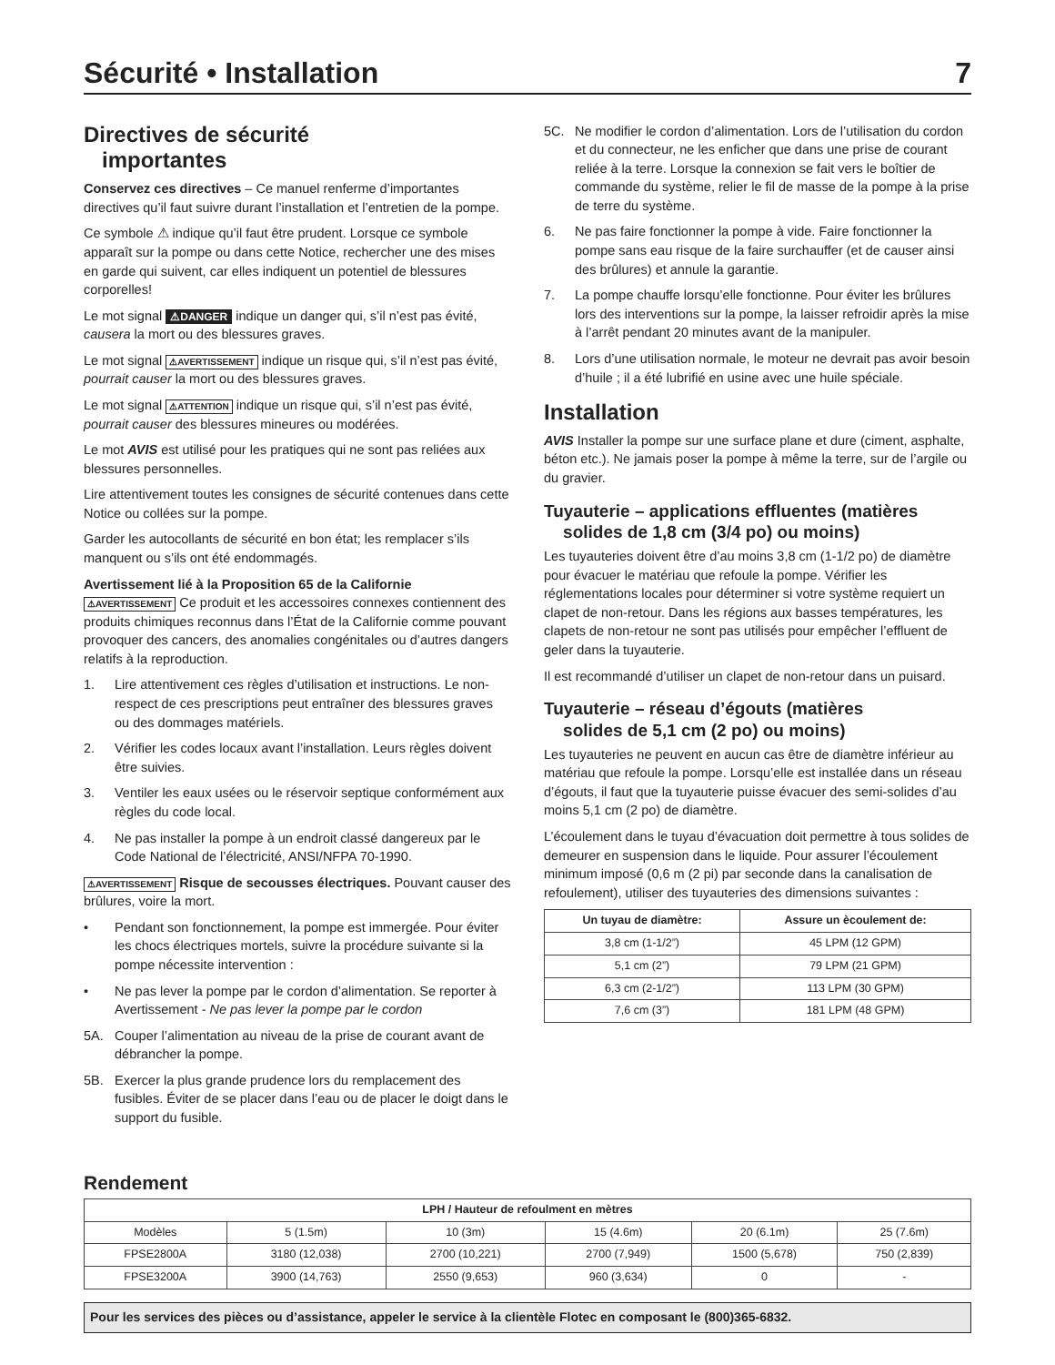Sécurité • Installation 7
Directives de sécurité
importantes
Conservez ces directives – Ce manuel renferme d’importantes directives qu’il faut suivre durant l’installation et l’entretien de la pompe.
Ce symbole ⚠ indique qu’il faut être prudent. Lorsque ce symbole apparaît sur la pompe ou dans cette Notice, rechercher une des mises en garde qui suivent, car elles indiquent un potentiel de blessures corporelles!
Le mot signal ⚠DANGER indique un danger qui, s’il n’est pas évité, causera la mort ou des blessures graves.
Le mot signal ⚠AVERTISSEMENT indique un risque qui, s’il n’est pas évité, pourrait causer la mort ou des blessures graves.
Le mot signal ⚠ATTENTION indique un risque qui, s’il n’est pas évité, pourrait causer des blessures mineures ou modérées.
Le mot AVIS est utilisé pour les pratiques qui ne sont pas reliées aux blessures personnelles.
Lire attentivement toutes les consignes de sécurité contenues dans cette Notice ou collées sur la pompe.
Garder les autocollants de sécurité en bon état; les remplacer s’ils manquent ou s’ils ont été endommagés.
Avertissement lié à la Proposition 65 de la Californie
⚠AVERTISSEMENT Ce produit et les accessoires connexes contiennent des produits chimiques reconnus dans l’État de la Californie comme pouvant provoquer des cancers, des anomalies congénitales ou d’autres dangers relatifs à la reproduction.
1. Lire attentivement ces règles d’utilisation et instructions. Le non-respect de ces prescriptions peut entraîner des blessures graves ou des dommages matériels.
2. Vérifier les codes locaux avant l’installation. Leurs règles doivent être suivies.
3. Ventiler les eaux usées ou le réservoir septique conformément aux règles du code local.
4. Ne pas installer la pompe à un endroit classé dangereux par le Code National de l’électricité, ANSI/NFPA 70-1990.
⚠AVERTISSEMENT Risque de secousses électriques. Pouvant causer des brûlures, voire la mort.
• Pendant son fonctionnement, la pompe est immergée. Pour éviter les chocs électriques mortels, suivre la procédure suivante si la pompe nécessite intervention :
• Ne pas lever la pompe par le cordon d’alimentation. Se reporter à Avertissement - Ne pas lever la pompe par le cordon
5A. Couper l’alimentation au niveau de la prise de courant avant de débrancher la pompe.
5B. Exercer la plus grande prudence lors du remplacement des fusibles. Éviter de se placer dans l’eau ou de placer le doigt dans le support du fusible.
5C. Ne modifier le cordon d’alimentation. Lors de l’utilisation du cordon et du connecteur, ne les enficher que dans une prise de courant reliée à la terre. Lorsque la connexion se fait vers le boîtier de commande du système, relier le fil de masse de la pompe à la prise de terre du système.
6. Ne pas faire fonctionner la pompe à vide. Faire fonctionner la pompe sans eau risque de la faire surchauffer (et de causer ainsi des brûlures) et annule la garantie.
7. La pompe chauffe lorsqu’elle fonctionne. Pour éviter les brûlures lors des interventions sur la pompe, la laisser refroidir après la mise à l’arrêt pendant 20 minutes avant de la manipuler.
8. Lors d’une utilisation normale, le moteur ne devrait pas avoir besoin d’huile ; il a été lubrifié en usine avec une huile spéciale.
Installation
AVIS Installer la pompe sur une surface plane et dure (ciment, asphalte, béton etc.). Ne jamais poser la pompe à même la terre, sur de l’argile ou du gravier.
Tuyauterie – applications effluentes (matières
solides de 1,8 cm (3/4 po) ou moins)
Les tuyauteries doivent être d’au moins 3,8 cm (1-1/2 po) de diamètre pour évacuer le matériau que refoule la pompe. Vérifier les réglementations locales pour déterminer si votre système requiert un clapet de non-retour. Dans les régions aux basses températures, les clapets de non-retour ne sont pas utilisés pour empêcher l’effluent de geler dans la tuyauterie.
Il est recommandé d’utiliser un clapet de non-retour dans un puisard.
Tuyauterie – réseau d’égouts (matières
solides de 5,1 cm (2 po) ou moins)
Les tuyauteries ne peuvent en aucun cas être de diamètre inférieur au matériau que refoule la pompe. Lorsqu’elle est installée dans un réseau d’égouts, il faut que la tuyauterie puisse évacuer des semi-solides d’au moins 5,1 cm (2 po) de diamètre.
L’écoulement dans le tuyau d’évacuation doit permettre à tous solides de demeurer en suspension dans le liquide. Pour assurer l’écoulement minimum imposé (0,6 m (2 pi) par seconde dans la canalisation de refoulement), utiliser des tuyauteries des dimensions suivantes :
| Un tuyau de diamètre: | Assure un ècoulement de: |
| --- | --- |
| 3,8 cm (1-1/2”) | 45 LPM (12 GPM) |
| 5,1 cm (2”) | 79 LPM (21 GPM) |
| 6,3 cm (2-1/2”) | 113 LPM (30 GPM) |
| 7,6 cm (3”) | 181 LPM (48 GPM) |
Rendement
| LPH / Hauteur de refoulment en mètres | | | | | |
| --- | --- | --- | --- | --- | --- |
| Modèles | 5 (1.5m) | 10 (3m) | 15 (4.6m) | 20 (6.1m) | 25 (7.6m) |
| FPSE2800A | 3180 (12,038) | 2700 (10,221) | 2700 (7,949) | 1500 (5,678) | 750 (2,839) |
| FPSE3200A | 3900 (14,763) | 2550 (9,653) | 960 (3,634) | 0 | - |
Pour les services des pièces ou d’assistance, appeler le service à la clientèle Flotec en composant le (800)365-6832.